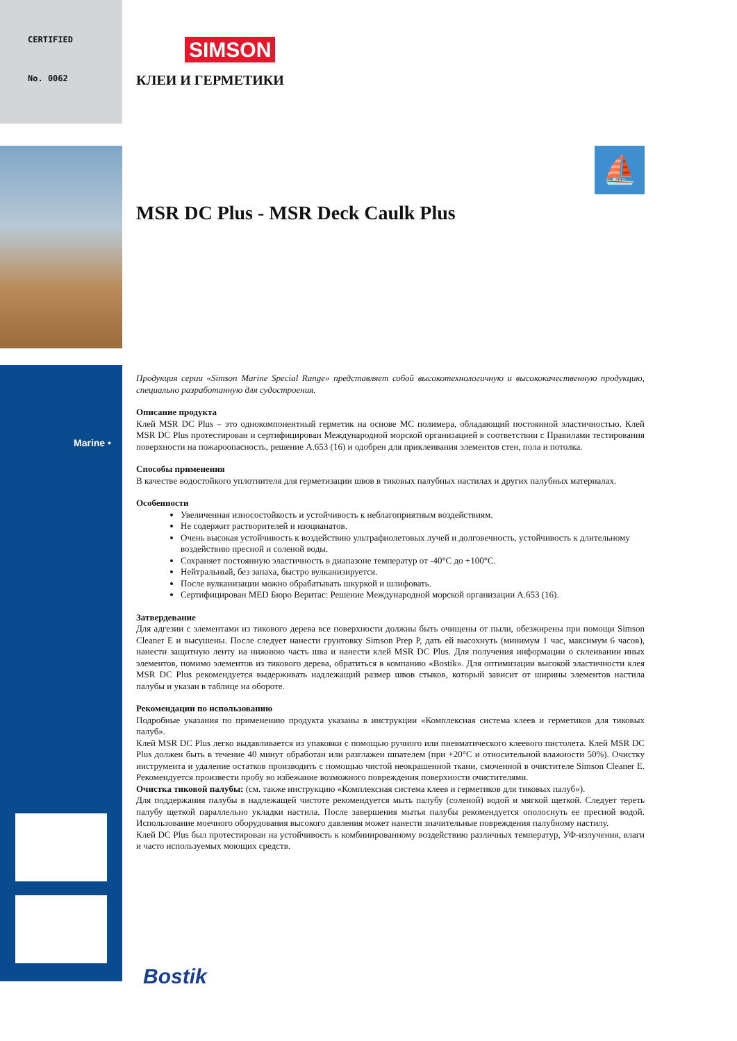CERTIFIED
No. 0062
Marine •
⛵
SIMSON
КЛЕИ И ГЕРМЕТИКИ
MSR DC Plus - MSR Deck Caulk Plus
Продукция серии «Simson Marine Special Range» представляет собой высокотехнологичную и высококачественную продукцию, специально разработанную для судостроения.
Описание продукта
Клей MSR DC Plus – это однокомпонентный герметик на основе MC полимера, обладающий постоянной эластичностью. Клей MSR DC Plus протестирован и сертифицирован Международной морской организацией в соответствии с Правилами тестирования поверхности на пожароопасность, решение A.653 (16) и одобрен для приклеивания элементов стен, пола и потолка.
Способы применения
В качестве водостойкого уплотнителя для герметизации швов в тиковых палубных настилах и других палубных материалах.
Особенности
Увеличенная износостойкость и устойчивость к неблагоприятным воздействиям.
Не содержит растворителей и изоцианатов.
Очень высокая устойчивость к воздействию ультрафиолетовых лучей и долговечность, устойчивость к длительному воздействию пресной и соленой воды.
Сохраняет постоянную эластичность в диапазоне температур от -40°C до +100°C.
Нейтральный, без запаха, быстро вулканизируется.
После вулканизации можно обрабатывать шкуркой и шлифовать.
Сертифицирован MED Бюро Веритас: Решение Международной морской организации A.653 (16).
Затвердевание
Для адгезии с элементами из тикового дерева все поверхности должны быть очищены от пыли, обезжирены при помощи Simson Cleaner E и высушены. После следует нанести грунтовку Simson Prep P, дать ей высохнуть (минимум 1 час, максимум 6 часов), нанести защитную ленту на нижнюю часть шва и нанести клей MSR DC Plus. Для получения информации о склеивании иных элементов, помимо элементов из тикового дерева, обратиться в компанию «Bostik». Для оптимизации высокой эластичности клея MSR DC Plus рекомендуется выдерживать надлежащий размер швов стыков, который зависит от ширины элементов настила палубы и указан в таблице на обороте.
Рекомендации по использованию
Подробные указания по применению продукта указаны в инструкции «Комплексная система клеев и герметиков для тиковых палуб».
Клей MSR DC Plus легко выдавливается из упаковки с помощью ручного или пневматического клеевого пистолета. Клей MSR DC Plus должен быть в течение 40 минут обработан или разглажен шпателем (при +20°C и относительной влажности 50%). Очистку инструмента и удаление остатков производить с помощью чистой неокрашенной ткани, смоченной в очистителе Simson Cleaner E. Рекомендуется произвести пробу во избежание возможного повреждения поверхности очистителями.
Очистка тиковой палубы: (см. также инструкцию «Комплексная система клеев и герметиков для тиковых палуб»).
Для поддержания палубы в надлежащей чистоте рекомендуется мыть палубу (соленой) водой и мягкой щеткой. Следует тереть палубу щеткой параллельно укладки настила. После завершения мытья палубы рекомендуется ополоснуть ее пресной водой. Использование моечного оборудования высокого давления может нанести значительные повреждения палубному настилу.
Клей DC Plus был протестирован на устойчивость к комбинированному воздействию различных температур, УФ-излучения, влаги и часто используемых моющих средств.
Bostik